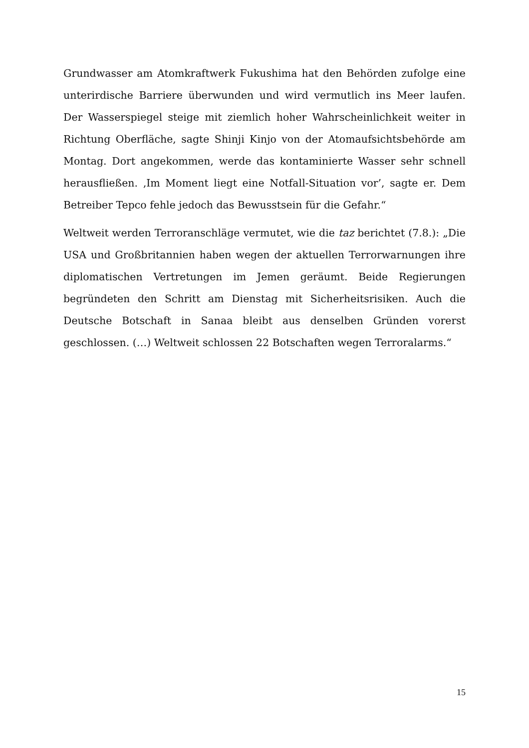Grundwasser am Atomkraftwerk Fukushima hat den Behörden zufolge eine unterirdische Barriere überwunden und wird vermutlich ins Meer laufen. Der Wasserspiegel steige mit ziemlich hoher Wahrscheinlichkeit weiter in Richtung Oberfläche, sagte Shinji Kinjo von der Atomaufsichtsbehörde am Montag. Dort angekommen, werde das kontaminierte Wasser sehr schnell herausfließen. ‚Im Moment liegt eine Notfall-Situation vor’, sagte er. Dem Betreiber Tepco fehle jedoch das Bewusstsein für die Gefahr.“
Weltweit werden Terroranschläge vermutet, wie die taz berichtet (7.8.): „Die USA und Großbritannien haben wegen der aktuellen Terrorwarnungen ihre diplomatischen Vertretungen im Jemen geräumt. Beide Regierungen begründeten den Schritt am Dienstag mit Sicherheitsrisiken. Auch die Deutsche Botschaft in Sanaa bleibt aus denselben Gründen vorerst geschlossen. (…) Weltweit schlossen 22 Botschaften wegen Terroralarms.“
15